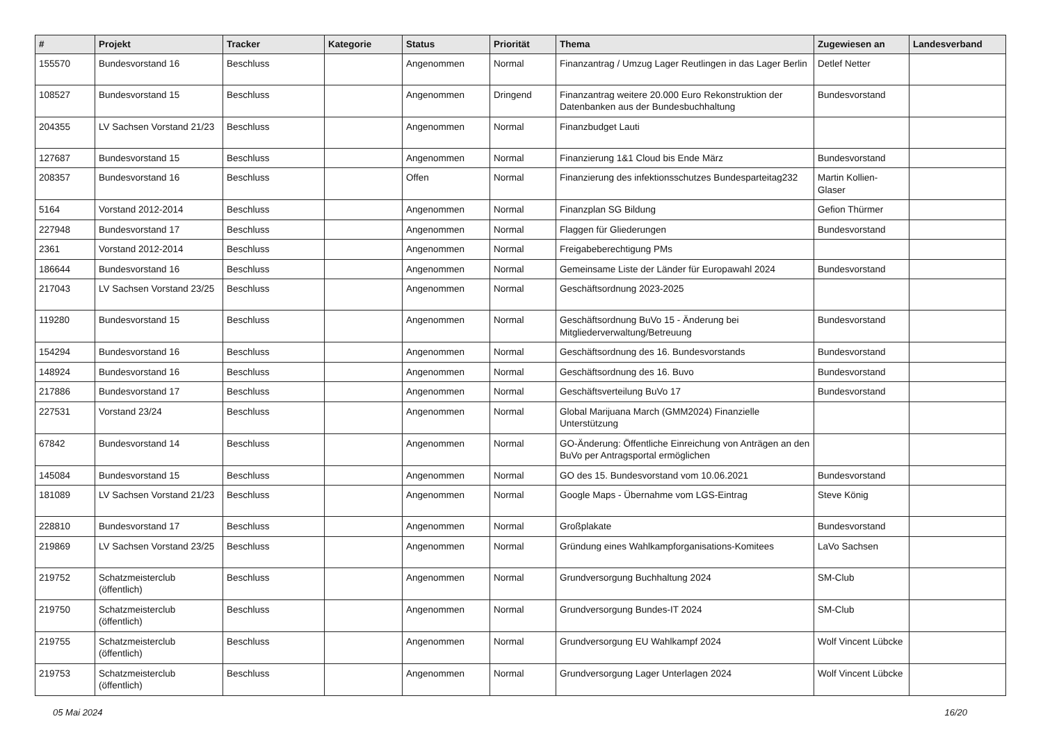| # | Projekt | Tracker | Kategorie | Status | Priorität | Thema | Zugewiesen an | Landesverband |
| --- | --- | --- | --- | --- | --- | --- | --- | --- |
| 155570 | Bundesvorstand 16 | Beschluss | | Angenommen | Normal | Finanzantrag / Umzug Lager Reutlingen in das Lager Berlin | Detlef Netter | |
| 108527 | Bundesvorstand 15 | Beschluss | | Angenommen | Dringend | Finanzantrag weitere 20.000 Euro Rekonstruktion der Datenbanken aus der Bundesbuchhaltung | Bundesvorstand | |
| 204355 | LV Sachsen Vorstand 21/23 | Beschluss | | Angenommen | Normal | Finanzbudget Lauti | | |
| 127687 | Bundesvorstand 15 | Beschluss | | Angenommen | Normal | Finanzierung 1&1 Cloud bis Ende März | Bundesvorstand | |
| 208357 | Bundesvorstand 16 | Beschluss | | Offen | Normal | Finanzierung des infektionsschutzes Bundesparteitag232 | Martin Kollien-Glaser | |
| 5164 | Vorstand 2012-2014 | Beschluss | | Angenommen | Normal | Finanzplan SG Bildung | Gefion Thürmer | |
| 227948 | Bundesvorstand 17 | Beschluss | | Angenommen | Normal | Flaggen für Gliederungen | Bundesvorstand | |
| 2361 | Vorstand 2012-2014 | Beschluss | | Angenommen | Normal | Freigabeberechtigung PMs | | |
| 186644 | Bundesvorstand 16 | Beschluss | | Angenommen | Normal | Gemeinsame Liste der Länder für Europawahl 2024 | Bundesvorstand | |
| 217043 | LV Sachsen Vorstand 23/25 | Beschluss | | Angenommen | Normal | Geschäftsordnung 2023-2025 | | |
| 119280 | Bundesvorstand 15 | Beschluss | | Angenommen | Normal | Geschäftsordnung BuVo 15 - Änderung bei Mitgliederverwaltung/Betreuung | Bundesvorstand | |
| 154294 | Bundesvorstand 16 | Beschluss | | Angenommen | Normal | Geschäftsordnung des 16. Bundesvorstands | Bundesvorstand | |
| 148924 | Bundesvorstand 16 | Beschluss | | Angenommen | Normal | Geschäftsordnung des 16. Buvo | Bundesvorstand | |
| 217886 | Bundesvorstand 17 | Beschluss | | Angenommen | Normal | Geschäftsverteilung BuVo 17 | Bundesvorstand | |
| 227531 | Vorstand 23/24 | Beschluss | | Angenommen | Normal | Global Marijuana March (GMM2024) Finanzielle Unterstützung | | |
| 67842 | Bundesvorstand 14 | Beschluss | | Angenommen | Normal | GO-Änderung: Öffentliche Einreichung von Anträgen an den BuVo per Antragsportal ermöglichen | | |
| 145084 | Bundesvorstand 15 | Beschluss | | Angenommen | Normal | GO des 15. Bundesvorstand vom 10.06.2021 | Bundesvorstand | |
| 181089 | LV Sachsen Vorstand 21/23 | Beschluss | | Angenommen | Normal | Google Maps - Übernahme vom LGS-Eintrag | Steve König | |
| 228810 | Bundesvorstand 17 | Beschluss | | Angenommen | Normal | Großplakate | Bundesvorstand | |
| 219869 | LV Sachsen Vorstand 23/25 | Beschluss | | Angenommen | Normal | Gründung eines Wahlkampforganisations-Komitees | LaVo Sachsen | |
| 219752 | Schatzmeisterclub (öffentlich) | Beschluss | | Angenommen | Normal | Grundversorgung Buchhaltung 2024 | SM-Club | |
| 219750 | Schatzmeisterclub (öffentlich) | Beschluss | | Angenommen | Normal | Grundversorgung Bundes-IT 2024 | SM-Club | |
| 219755 | Schatzmeisterclub (öffentlich) | Beschluss | | Angenommen | Normal | Grundversorgung EU Wahlkampf 2024 | Wolf Vincent Lübcke | |
| 219753 | Schatzmeisterclub (öffentlich) | Beschluss | | Angenommen | Normal | Grundversorgung Lager Unterlagen 2024 | Wolf Vincent Lübcke | |
05 Mai 2024 16/20